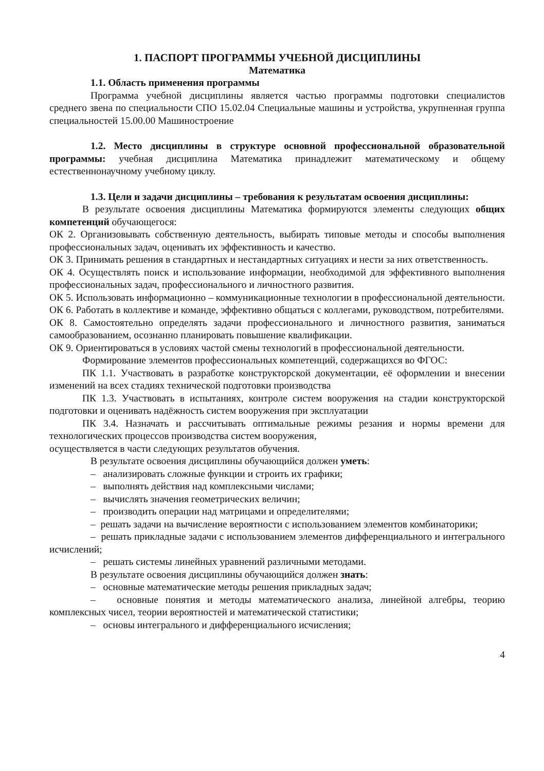1. ПАСПОРТ ПРОГРАММЫ УЧЕБНОЙ ДИСЦИПЛИНЫ
Математика
1.1. Область применения программы
Программа учебной дисциплины является частью программы подготовки специалистов среднего звена по специальности СПО 15.02.04 Специальные машины и устройства, укрупненная группа специальностей 15.00.00 Машиностроение
1.2. Место дисциплины в структуре основной профессиональной образовательной программы: учебная дисциплина Математика принадлежит математическому и общему естественнонаучному учебному циклу.
1.3. Цели и задачи дисциплины – требования к результатам освоения дисциплины:
В результате освоения дисциплины Математика формируются элементы следующих общих компетенций обучающегося:
ОК 2. Организовывать собственную деятельность, выбирать типовые методы и способы выполнения профессиональных задач, оценивать их эффективность и качество.
ОК 3. Принимать решения в стандартных и нестандартных ситуациях и нести за них ответственность.
ОК 4. Осуществлять поиск и использование информации, необходимой для эффективного выполнения профессиональных задач, профессионального и личностного развития.
ОК 5. Использовать информационно – коммуникационные технологии в профессиональной деятельности.
ОК 6. Работать в коллективе и команде, эффективно общаться с коллегами, руководством, потребителями.
ОК 8. Самостоятельно определять задачи профессионального и личностного развития, заниматься самообразованием, осознанно планировать повышение квалификации.
ОК 9. Ориентироваться в условиях частой смены технологий в профессиональной деятельности.
Формирование элементов профессиональных компетенций, содержащихся во ФГОС:
ПК 1.1. Участвовать в разработке конструкторской документации, её оформлении и внесении изменений на всех стадиях технической подготовки производства
ПК 1.3. Участвовать в испытаниях, контроле систем вооружения на стадии конструкторской подготовки и оценивать надёжность систем вооружения при эксплуатации
ПК 3.4. Назначать и рассчитывать оптимальные режимы резания и нормы времени для технологических процессов производства систем вооружения,
осуществляется в части следующих результатов обучения.
В результате освоения дисциплины обучающийся должен уметь:
– анализировать сложные функции и строить их графики;
– выполнять действия над комплексными числами;
– вычислять значения геометрических величин;
– производить операции над матрицами и определителями;
– решать задачи на вычисление вероятности с использованием элементов комбинаторики;
– решать прикладные задачи с использованием элементов дифференциального и интегрального исчислений;
– решать системы линейных уравнений различными методами.
В результате освоения дисциплины обучающийся должен знать:
– основные математические методы решения прикладных задач;
– основные понятия и методы математического анализа, линейной алгебры, теорию комплексных чисел, теории вероятностей и математической статистики;
– основы интегрального и дифференциального исчисления;
4